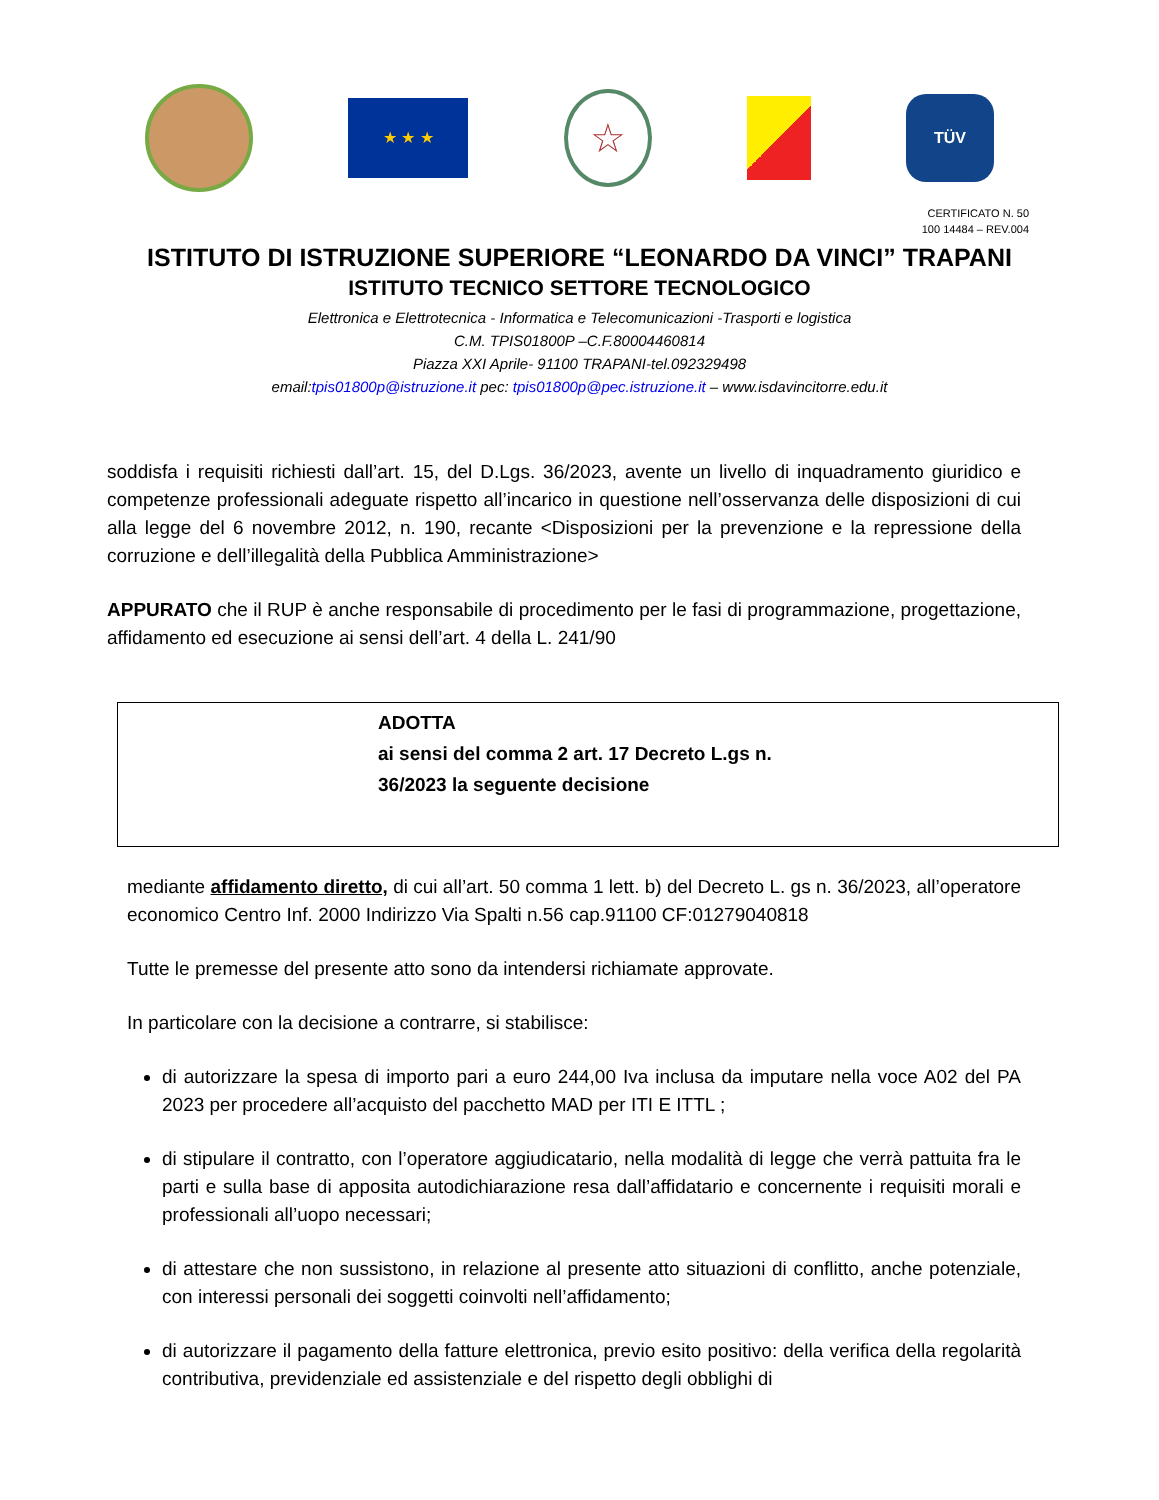★ ★ ★
☆
TÜV
CERTIFICATO N. 50
100 14484 – REV.004
ISTITUTO DI ISTRUZIONE SUPERIORE “LEONARDO DA VINCI” TRAPANI
ISTITUTO TECNICO SETTORE TECNOLOGICO
Elettronica e Elettrotecnica - Informatica e Telecomunicazioni -Trasporti e logistica
C.M. TPIS01800P –C.F.80004460814
Piazza XXI Aprile- 91100 TRAPANI-tel.092329498
email:tpis01800p@istruzione.it pec: tpis01800p@pec.istruzione.it – www.isdavincitorre.edu.it
soddisfa i requisiti richiesti dall’art. 15, del D.Lgs. 36/2023, avente un livello di inquadramento giuridico e competenze professionali adeguate rispetto all’incarico in questione nell’osservanza delle disposizioni di cui alla legge del 6 novembre 2012, n. 190, recante <Disposizioni per la prevenzione e la repressione della corruzione e dell’illegalità della Pubblica Amministrazione>
APPURATO che il RUP è anche responsabile di procedimento per le fasi di programmazione, progettazione, affidamento ed esecuzione ai sensi dell’art. 4 della L. 241/90
ADOTTA
ai sensi del comma 2 art. 17 Decreto L.gs n.
36/2023 la seguente decisione
mediante affidamento diretto, di cui all’art. 50 comma 1 lett. b) del Decreto L. gs n. 36/2023, all’operatore economico Centro Inf. 2000 Indirizzo Via Spalti n.56 cap.91100 CF:01279040818
Tutte le premesse del presente atto sono da intendersi richiamate approvate.
In particolare con la decisione a contrarre, si stabilisce:
di autorizzare la spesa di importo pari a euro 244,00 Iva inclusa da imputare nella voce A02 del PA 2023 per procedere all’acquisto del pacchetto MAD per ITI E ITTL ;
di stipulare il contratto, con l’operatore aggiudicatario, nella modalità di legge che verrà pattuita fra le parti e sulla base di apposita autodichiarazione resa dall’affidatario e concernente i requisiti morali e professionali all’uopo necessari;
di attestare che non sussistono, in relazione al presente atto situazioni di conflitto, anche potenziale, con interessi personali dei soggetti coinvolti nell’affidamento;
di autorizzare il pagamento della fatture elettronica, previo esito positivo: della verifica della regolarità contributiva, previdenziale ed assistenziale e del rispetto degli obblighi di